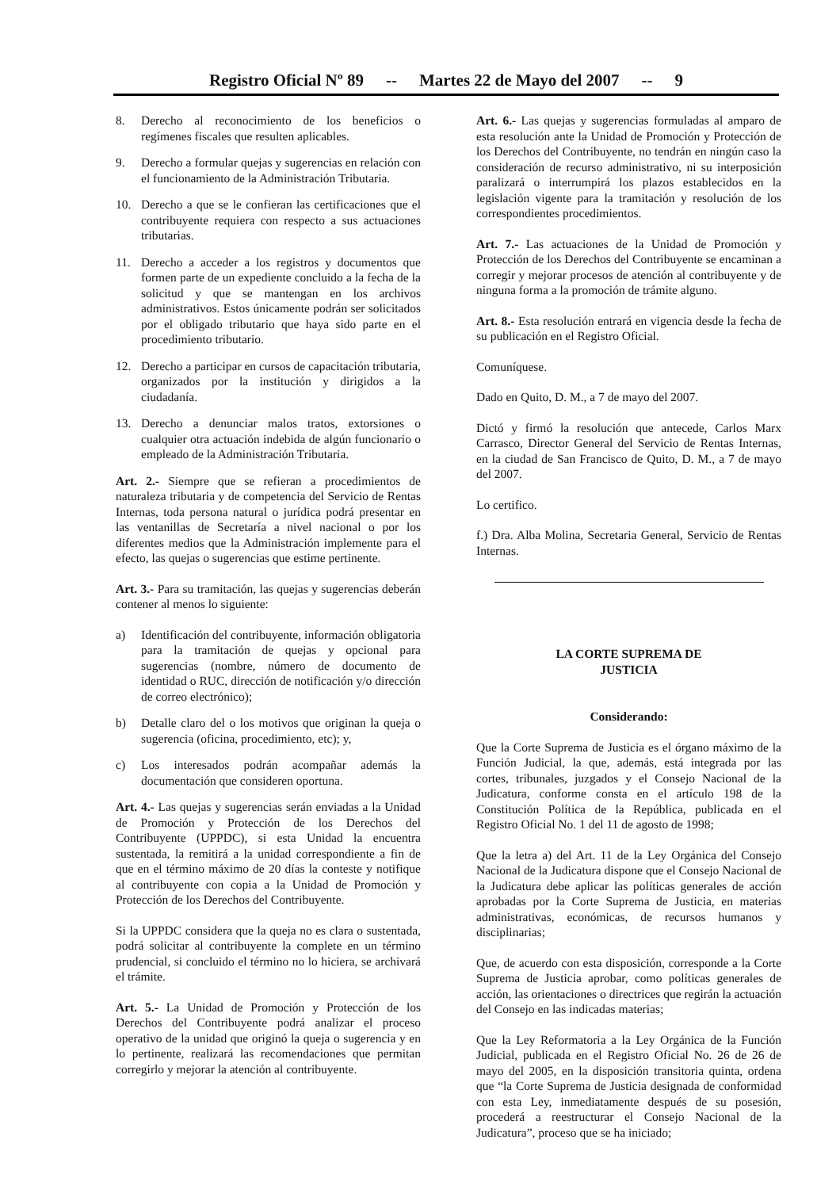Registro Oficial Nº 89 -- Martes 22 de Mayo del 2007 -- 9
8. Derecho al reconocimiento de los beneficios o regímenes fiscales que resulten aplicables.
9. Derecho a formular quejas y sugerencias en relación con el funcionamiento de la Administración Tributaria.
10. Derecho a que se le confieran las certificaciones que el contribuyente requiera con respecto a sus actuaciones tributarias.
11. Derecho a acceder a los registros y documentos que formen parte de un expediente concluido a la fecha de la solicitud y que se mantengan en los archivos administrativos. Estos únicamente podrán ser solicitados por el obligado tributario que haya sido parte en el procedimiento tributario.
12. Derecho a participar en cursos de capacitación tributaria, organizados por la institución y dirigidos a la ciudadanía.
13. Derecho a denunciar malos tratos, extorsiones o cualquier otra actuación indebida de algún funcionario o empleado de la Administración Tributaria.
Art. 2.- Siempre que se refieran a procedimientos de naturaleza tributaria y de competencia del Servicio de Rentas Internas, toda persona natural o jurídica podrá presentar en las ventanillas de Secretaría a nivel nacional o por los diferentes medios que la Administración implemente para el efecto, las quejas o sugerencias que estime pertinente.
Art. 3.- Para su tramitación, las quejas y sugerencias deberán contener al menos lo siguiente:
a) Identificación del contribuyente, información obligatoria para la tramitación de quejas y opcional para sugerencias (nombre, número de documento de identidad o RUC, dirección de notificación y/o dirección de correo electrónico);
b) Detalle claro del o los motivos que originan la queja o sugerencia (oficina, procedimiento, etc); y,
c) Los interesados podrán acompañar además la documentación que consideren oportuna.
Art. 4.- Las quejas y sugerencias serán enviadas a la Unidad de Promoción y Protección de los Derechos del Contribuyente (UPPDC), si esta Unidad la encuentra sustentada, la remitirá a la unidad correspondiente a fin de que en el término máximo de 20 días la conteste y notifique al contribuyente con copia a la Unidad de Promoción y Protección de los Derechos del Contribuyente.
Si la UPPDC considera que la queja no es clara o sustentada, podrá solicitar al contribuyente la complete en un término prudencial, si concluido el término no lo hiciera, se archivará el trámite.
Art. 5.- La Unidad de Promoción y Protección de los Derechos del Contribuyente podrá analizar el proceso operativo de la unidad que originó la queja o sugerencia y en lo pertinente, realizará las recomendaciones que permitan corregirlo y mejorar la atención al contribuyente.
Art. 6.- Las quejas y sugerencias formuladas al amparo de esta resolución ante la Unidad de Promoción y Protección de los Derechos del Contribuyente, no tendrán en ningún caso la consideración de recurso administrativo, ni su interposición paralizará o interrumpirá los plazos establecidos en la legislación vigente para la tramitación y resolución de los correspondientes procedimientos.
Art. 7.- Las actuaciones de la Unidad de Promoción y Protección de los Derechos del Contribuyente se encaminan a corregir y mejorar procesos de atención al contribuyente y de ninguna forma a la promoción de trámite alguno.
Art. 8.- Esta resolución entrará en vigencia desde la fecha de su publicación en el Registro Oficial.
Comuníquese.
Dado en Quito, D. M., a 7 de mayo del 2007.
Dictó y firmó la resolución que antecede, Carlos Marx Carrasco, Director General del Servicio de Rentas Internas, en la ciudad de San Francisco de Quito, D. M., a 7 de mayo del 2007.
Lo certifico.
f.) Dra. Alba Molina, Secretaria General, Servicio de Rentas Internas.
LA CORTE SUPREMA DE
JUSTICIA
Considerando:
Que la Corte Suprema de Justicia es el órgano máximo de la Función Judicial, la que, además, está integrada por las cortes, tribunales, juzgados y el Consejo Nacional de la Judicatura, conforme consta en el artículo 198 de la Constitución Política de la República, publicada en el Registro Oficial No. 1 del 11 de agosto de 1998;
Que la letra a) del Art. 11 de la Ley Orgánica del Consejo Nacional de la Judicatura dispone que el Consejo Nacional de la Judicatura debe aplicar las políticas generales de acción aprobadas por la Corte Suprema de Justicia, en materias administrativas, económicas, de recursos humanos y disciplinarias;
Que, de acuerdo con esta disposición, corresponde a la Corte Suprema de Justicia aprobar, como políticas generales de acción, las orientaciones o directrices que regirán la actuación del Consejo en las indicadas materias;
Que la Ley Reformatoria a la Ley Orgánica de la Función Judicial, publicada en el Registro Oficial No. 26 de 26 de mayo del 2005, en la disposición transitoria quinta, ordena que “la Corte Suprema de Justicia designada de conformidad con esta Ley, inmediatamente después de su posesión, procederá a reestructurar el Consejo Nacional de la Judicatura”, proceso que se ha iniciado;